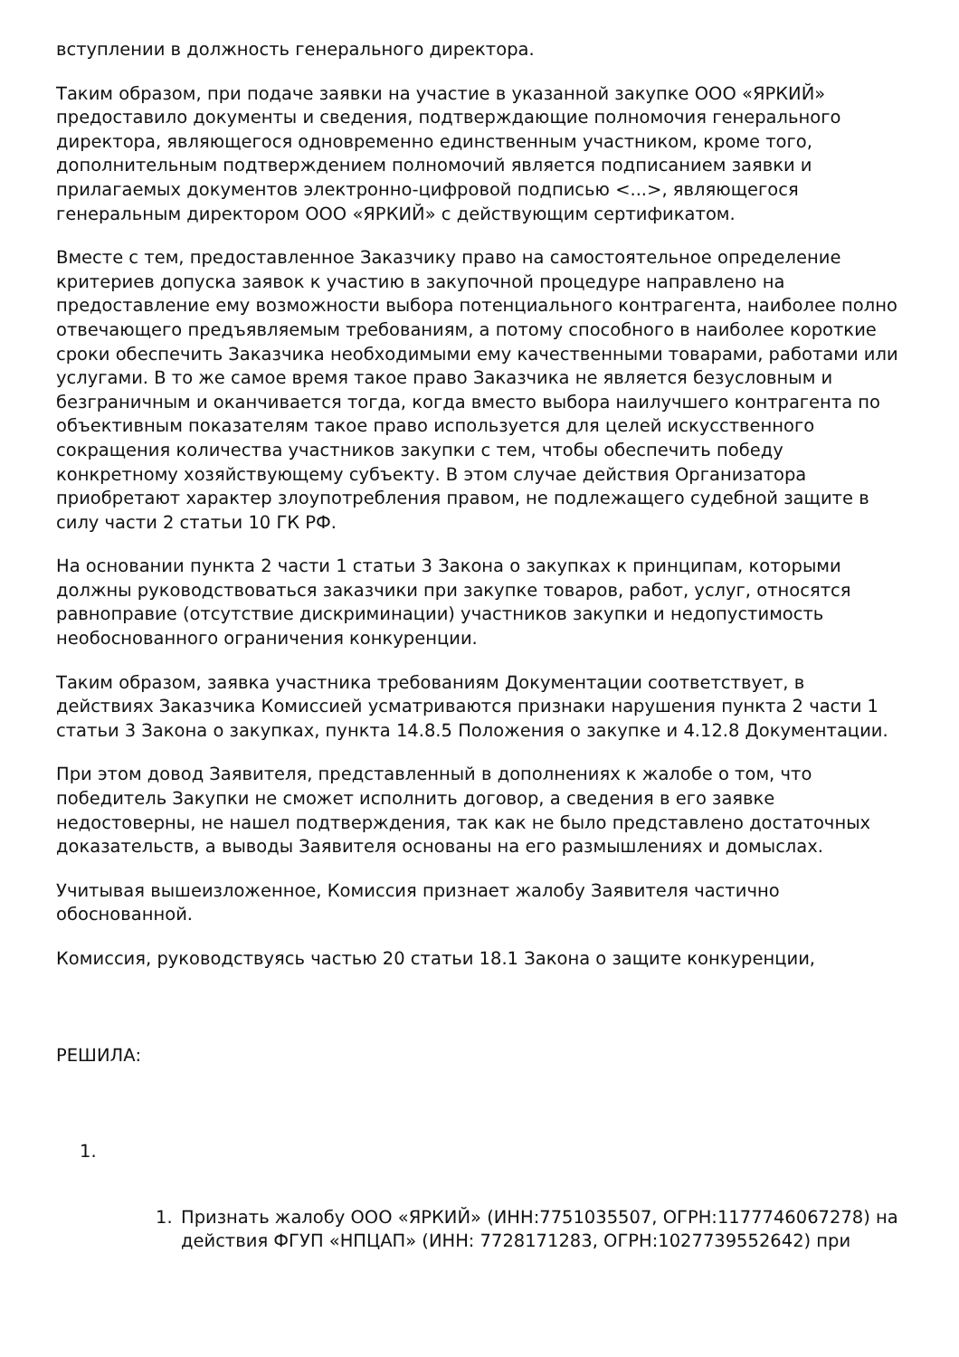вступлении в должность генерального директора.
Таким образом, при подаче заявки на участие в указанной закупке ООО «ЯРКИЙ» предоставило документы и сведения, подтверждающие полномочия генерального директора, являющегося одновременно единственным участником, кроме того, дополнительным подтверждением полномочий является подписанием заявки и прилагаемых документов электронно-цифровой подписью <...>, являющегося генеральным директором ООО «ЯРКИЙ» с действующим сертификатом.
Вместе с тем, предоставленное Заказчику право на самостоятельное определение критериев допуска заявок к участию в закупочной процедуре направлено на предоставление ему возможности выбора потенциального контрагента, наиболее полно отвечающего предъявляемым требованиям, а потому способного в наиболее короткие сроки обеспечить Заказчика необходимыми ему качественными товарами, работами или услугами. В то же самое время такое право Заказчика не является безусловным и безграничным и оканчивается тогда, когда вместо выбора наилучшего контрагента по объективным показателям такое право используется для целей искусственного сокращения количества участников закупки с тем, чтобы обеспечить победу конкретному хозяйствующему субъекту. В этом случае действия Организатора приобретают характер злоупотребления правом, не подлежащего судебной защите в силу части 2 статьи 10 ГК РФ.
На основании пункта 2 части 1 статьи 3 Закона о закупках к принципам, которыми должны руководствоваться заказчики при закупке товаров, работ, услуг, относятся равноправие (отсутствие дискриминации) участников закупки и недопустимость необоснованного ограничения конкуренции.
Таким образом, заявка участника требованиям Документации соответствует, в действиях Заказчика Комиссией усматриваются признаки нарушения пункта 2 части 1 статьи 3 Закона о закупках, пункта 14.8.5 Положения о закупке и 4.12.8 Документации.
При этом довод Заявителя, представленный в дополнениях к жалобе о том, что победитель Закупки не сможет исполнить договор, а сведения в его заявке недостоверны, не нашел подтверждения, так как не было представлено достаточных доказательств, а выводы Заявителя основаны на его размышлениях и домыслах.
Учитывая вышеизложенное, Комиссия признает жалобу Заявителя частично обоснованной.
Комиссия, руководствуясь частью 20 статьи 18.1 Закона о защите конкуренции,
РЕШИЛА:
1.
1. Признать жалобу ООО «ЯРКИЙ» (ИНН:7751035507, ОГРН:1177746067278) на действия ФГУП «НПЦАП» (ИНН: 7728171283, ОГРН:1027739552642) при